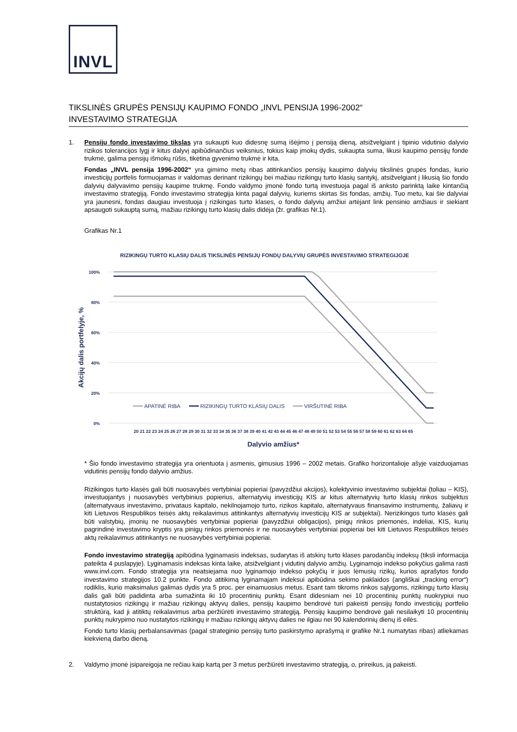INVL
TIKSLINĖS GRUPĖS PENSIJŲ KAUPIMO FONDO „INVL PENSIJA 1996-2002“
INVESTAVIMO STRATEGIJA
1. Pensijų fondo investavimo tikslas yra sukaupti kuo didesnę sumą išėjimo į pensiją dieną, atsižvelgiant į tipinio vidutinio dalyvio rizikos tolerancijos lygį ir kitus dalyvį apibūdinančius veiksnius, tokius kaip įmokų dydis, sukaupta suma, likusi kaupimo pensijų fonde trukmė, galima pensijų išmokų rūšis, tikėtina gyvenimo trukmė ir kita.
Fondas „INVL pensija 1996-2002“ yra gimimo metų ribas atitinkančios pensijų kaupimo dalyvių tikslinės grupės fondas, kurio investicijų portfelis formuojamas ir valdomas derinant rizikingų bei mažiau rizikingų turto klasių santykį, atsižvelgiant į likusią šio fondo dalyvių dalyvavimo pensijų kaupime trukmę. Fondo valdymo įmonė fondo turtą investuoja pagal iš anksto parinktą laike kintančią investavimo strategiją. Fondo investavimo strategija kinta pagal dalyvių, kuriems skirtas šis fondas, amžių. Tuo metu, kai šie dalyviai yra jaunesni, fondas daugiau investuoja į rizikingas turto klases, o fondo dalyvių amžiui artėjant link pensinio amžiaus ir siekiant apsaugoti sukauptą sumą, mažiau rizikingų turto klasių dalis didėja (žr. grafikas Nr.1).
Grafikas Nr.1
RIZIKINGŲ TURTO KLASIŲ DALIS TIKSLINĖS PENSIJŲ FONDŲ DALYVIŲ GRUPĖS INVESTAVIMO STRATEGIJOJE
100%
80%
60%
40%
20%
0%
Akcijų dalis portfelyje, %
APATINĖ RIBA
RIZIKINGŲ TURTO KLASIŲ DALIS
VIRŠUTINĖ RIBA
20 21 22 23 24 25 26 27 28 29 30 31 32 33 34 35 36 37 38 39 40 41 42 43 44 45 46 47 48 49 50 51 52 53 54 55 56 57 58 59 60 61 62 63 64 65
Dalyvio amžius*
* Šio fondo investavimo strategija yra orientuota į asmenis, gimusius 1996 – 2002 metais. Grafiko horizontalioje ašyje vaizduojamas vidutinis pensijų fondo dalyvio amžius.
Rizikingos turto klasės gali būti nuosavybės vertybiniai popieriai (pavyzdžiui akcijos), kolektyvinio investavimo subjektai (toliau – KIS), investuojantys į nuosavybės vertybinius popierius, alternatyvių investicijų KIS ar kitus alternatyvių turto klasių rinkos subjektus (alternatyvaus investavimo, privataus kapitalo, nekilnojamojo turto, rizikos kapitalo, alternatyvaus finansavimo instrumentų, žaliavų ir kiti Lietuvos Respublikos teisės aktų reikalavimus atitinkantys alternatyvių investicijų KIS ar subjektai). Nerizikingos turto klasės gali būti valstybių, įmonių ne nuosavybės vertybiniai popieriai (pavyzdžiui obligacijos), pinigų rinkos priemonės, indėliai, KIS, kurių pagrindinė investavimo kryptis yra pinigų rinkos priemonės ir ne nuosavybės vertybiniai popieriai bei kiti Lietuvos Respublikos teisės aktų reikalavimus atitinkantys ne nuosavybės vertybiniai popieriai.
Fondo investavimo strategiją apibūdina lyginamasis indeksas, sudarytas iš atskirų turto klases parodančių indeksų (tiksli informacija pateikta 4 puslapyje). Lyginamasis indeksas kinta laike, atsižvelgiant į vidutinį dalyvio amžių. Lyginamojo indekso pokyčius galima rasti www.invl.com. Fondo strategija yra neatsiejama nuo lyginamojo indekso pokyčių ir juos lėmusių rizikų, kurios aprašytos fondo investavimo strategijos 10.2 punkte. Fondo atitikimą lyginamajam indeksui apibūdina sekimo paklaidos (angliškai „tracking error“) rodiklis, kurio maksimalus galimas dydis yra 5 proc. per einamuosius metus. Esant tam tikroms rinkos sąlygoms, rizikingų turto klasių dalis gali būti padidinta arba sumažinta iki 10 procentinių punktų. Esant didesniam nei 10 procentinių punktų nuokrypiui nuo nustatytosios rizikingų ir mažiau rizikingų aktyvų dalies, pensijų kaupimo bendrovė turi pakeisti pensijų fondo investicijų portfelio struktūrą, kad ji atitiktų reikalavimus arba peržiūrėti investavimo strategiją. Pensijų kaupimo bendrovė gali nesilaikyti 10 procentinių punktų nukrypimo nuo nustatytos rizikingų ir mažiau rizikingų aktyvų dalies ne ilgiau nei 90 kalendorinių dienų iš eilės.
Fondo turto klasių perbalansavimas (pagal strateginio pensijų turto paskirstymo aprašymą ir grafike Nr.1 numatytas ribas) atliekamas kiekvieną darbo dieną.
2. Valdymo įmonė įsipareigoja ne rečiau kaip kartą per 3 metus peržiūrėti investavimo strategiją, o, prireikus, ją pakeisti.